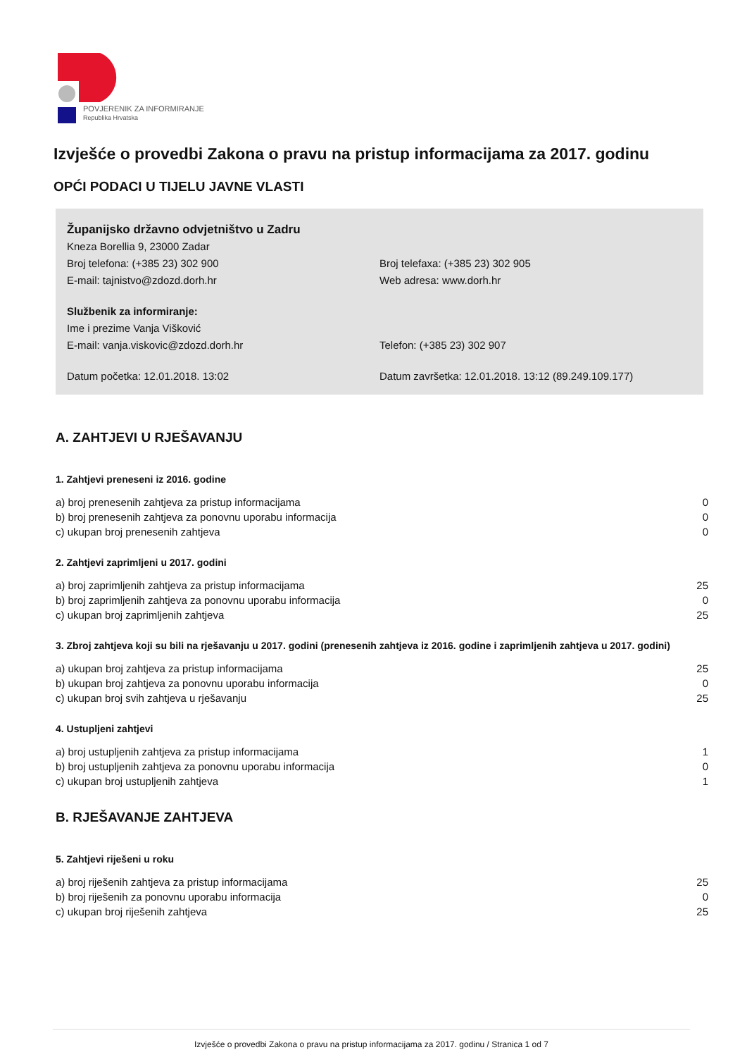POVJERENIK ZA INFORMIRANJE
Republika Hrvatska
Izvješće o provedbi Zakona o pravu na pristup informacijama za 2017. godinu
OPĆI PODACI U TIJELU JAVNE VLASTI
Županijsko državno odvjetništvo u Zadru
Kneza Borellia 9, 23000 Zadar
Broj telefona: (+385 23) 302 900 Broj telefaxa: (+385 23) 302 905
E-mail: tajnistvo@zdozd.dorh.hr Web adresa: www.dorh.hr
Službenik za informiranje:
Ime i prezime Vanja Višković
E-mail: vanja.viskovic@zdozd.dorh.hr Telefon: (+385 23) 302 907
Datum početka: 12.01.2018. 13:02 Datum završetka: 12.01.2018. 13:12 (89.249.109.177)
A. ZAHTJEVI U RJEŠAVANJU
1. Zahtjevi preneseni iz 2016. godine
| a) broj prenesenih zahtjeva za pristup informacijama | 0 |
| b) broj prenesenih zahtjeva za ponovnu uporabu informacija | 0 |
| c) ukupan broj prenesenih zahtjeva | 0 |
2. Zahtjevi zaprimljeni u 2017. godini
| a) broj zaprimljenih zahtjeva za pristup informacijama | 25 |
| b) broj zaprimljenih zahtjeva za ponovnu uporabu informacija | 0 |
| c) ukupan broj zaprimljenih zahtjeva | 25 |
3. Zbroj zahtjeva koji su bili na rješavanju u 2017. godini (prenesenih zahtjeva iz 2016. godine i zaprimljenih zahtjeva u 2017. godini)
| a) ukupan broj zahtjeva za pristup informacijama | 25 |
| b) ukupan broj zahtjeva za ponovnu uporabu informacija | 0 |
| c) ukupan broj svih zahtjeva u rješavanju | 25 |
4. Ustupljeni zahtjevi
| a) broj ustupljenih zahtjeva za pristup informacijama | 1 |
| b) broj ustupljenih zahtjeva za ponovnu uporabu informacija | 0 |
| c) ukupan broj ustupljenih zahtjeva | 1 |
B. RJEŠAVANJE ZAHTJEVA
5. Zahtjevi riješeni u roku
| a) broj riješenih zahtjeva za pristup informacijama | 25 |
| b) broj riješenih za ponovnu uporabu informacija | 0 |
| c) ukupan broj riješenih zahtjeva | 25 |
Izvješće o provedbi Zakona o pravu na pristup informacijama za 2017. godinu / Stranica 1 od 7